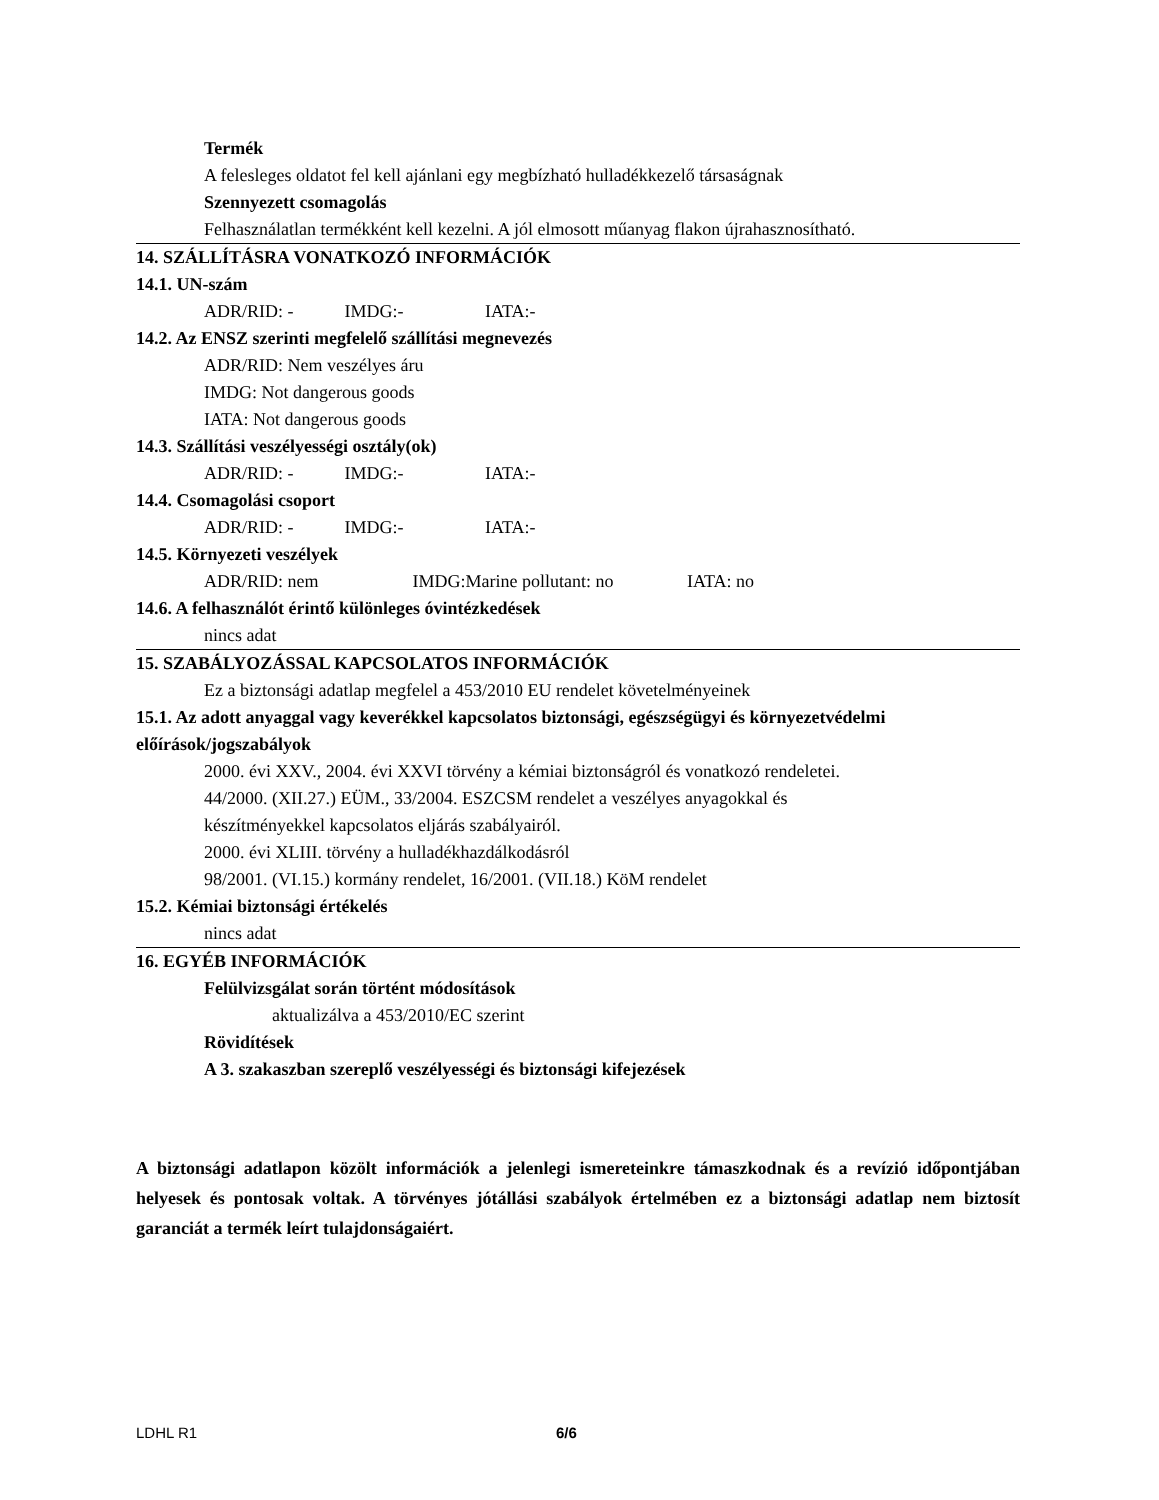Termék
A felesleges oldatot fel kell ajánlani egy megbízható hulladékkezelő társaságnak
Szennyezett csomagolás
Felhasználatlan termékként kell kezelni. A jól elmosott műanyag flakon újrahasznosítható.
14. SZÁLLÍTÁSRA VONATKOZÓ INFORMÁCIÓK
14.1. UN-szám
ADR/RID: - IMDG:- IATA:-
14.2. Az ENSZ szerinti megfelelő szállítási megnevezés
ADR/RID: Nem veszélyes áru
IMDG: Not dangerous goods
IATA: Not dangerous goods
14.3. Szállítási veszélyességi osztály(ok)
ADR/RID: - IMDG:- IATA:-
14.4. Csomagolási csoport
ADR/RID: - IMDG:- IATA:-
14.5. Környezeti veszélyek
ADR/RID: nem IMDG:Marine pollutant: no IATA: no
14.6. A felhasználót érintő különleges óvintézkedések
nincs adat
15. SZABÁLYOZÁSSAL KAPCSOLATOS INFORMÁCIÓK
Ez a biztonsági adatlap megfelel a 453/2010 EU rendelet követelményeinek
15.1. Az adott anyaggal vagy keverékkel kapcsolatos biztonsági, egészségügyi és környezetvédelmi előírások/jogszabályok
2000. évi XXV., 2004. évi XXVI törvény a kémiai biztonságról és vonatkozó rendeletei.
44/2000. (XII.27.) EÜM., 33/2004. ESZCSM rendelet a veszélyes anyagokkal és
készítményekkel kapcsolatos eljárás szabályairól.
2000. évi XLIII. törvény a hulladékhazdálkodásról
98/2001. (VI.15.) kormány rendelet, 16/2001. (VII.18.) KöM rendelet
15.2. Kémiai biztonsági értékelés
nincs adat
16. EGYÉB INFORMÁCIÓK
Felülvizsgálat során történt módosítások
aktualizálva a 453/2010/EC szerint
Rövidítések
A 3. szakaszban szereplő veszélyességi és biztonsági kifejezések
A biztonsági adatlapon közölt információk a jelenlegi ismereteinkre támaszkodnak és a revízió időpontjában helyesek és pontosak voltak. A törvényes jótállási szabályok értelmében ez a biztonsági adatlap nem biztosít garanciát a termék leírt tulajdonságaiért.
LDHL R1 6/6